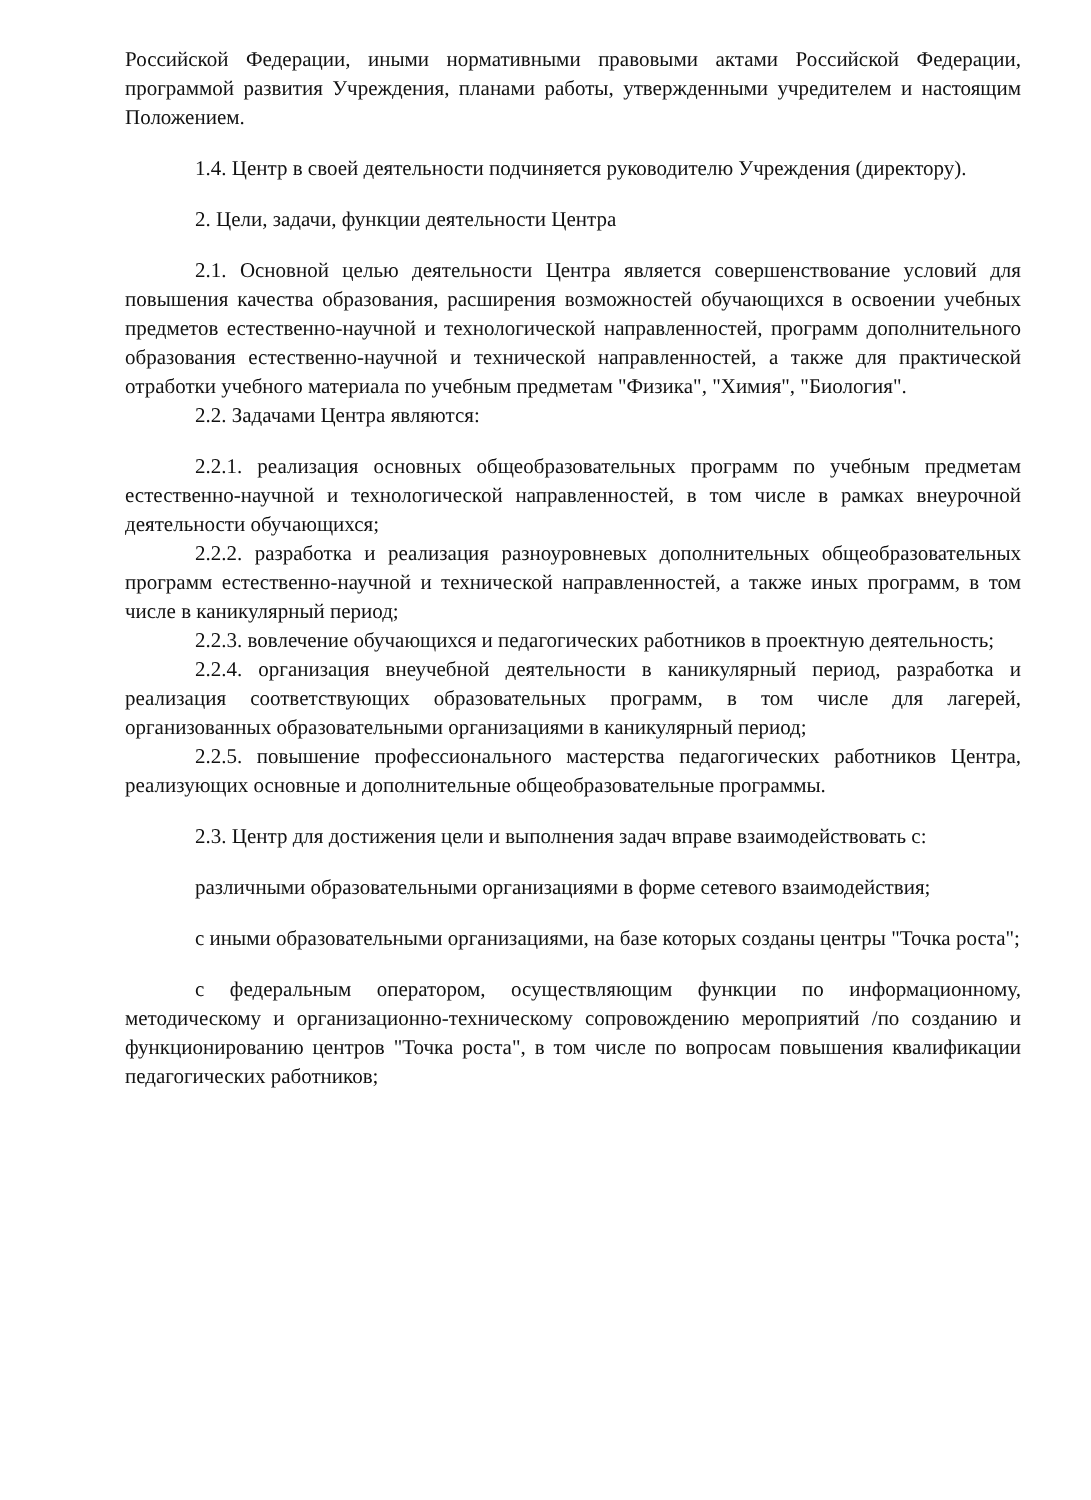Российской Федерации, иными нормативными правовыми актами Российской Федерации, программой развития Учреждения, планами работы, утвержденными учредителем и настоящим Положением.
1.4. Центр в своей деятельности подчиняется руководителю Учреждения (директору).
2. Цели, задачи, функции деятельности Центра
2.1. Основной целью деятельности Центра является совершенствование условий для повышения качества образования, расширения возможностей обучающихся в освоении учебных предметов естественно-научной и технологической направленностей, программ дополнительного образования естественно-научной и технической направленностей, а также для практической отработки учебного материала по учебным предметам "Физика", "Химия", "Биология".
2.2. Задачами Центра являются:
2.2.1. реализация основных общеобразовательных программ по учебным предметам естественно-научной и технологической направленностей, в том числе в рамках внеурочной деятельности обучающихся;
2.2.2. разработка и реализация разноуровневых дополнительных общеобразовательных программ естественно-научной и технической направленностей, а также иных программ, в том числе в каникулярный период;
2.2.3. вовлечение обучающихся и педагогических работников в проектную деятельность;
2.2.4. организация внеучебной деятельности в каникулярный период, разработка и реализация соответствующих образовательных программ, в том числе для лагерей, организованных образовательными организациями в каникулярный период;
2.2.5. повышение профессионального мастерства педагогических работников Центра, реализующих основные и дополнительные общеобразовательные программы.
2.3. Центр для достижения цели и выполнения задач вправе взаимодействовать с:
различными образовательными организациями в форме сетевого взаимодействия;
с иными образовательными организациями, на базе которых созданы центры "Точка роста";
с федеральным оператором, осуществляющим функции по информационному, методическому и организационно-техническому сопровождению мероприятий /по созданию и функционированию центров "Точка роста", в том числе по вопросам повышения квалификации педагогических работников;